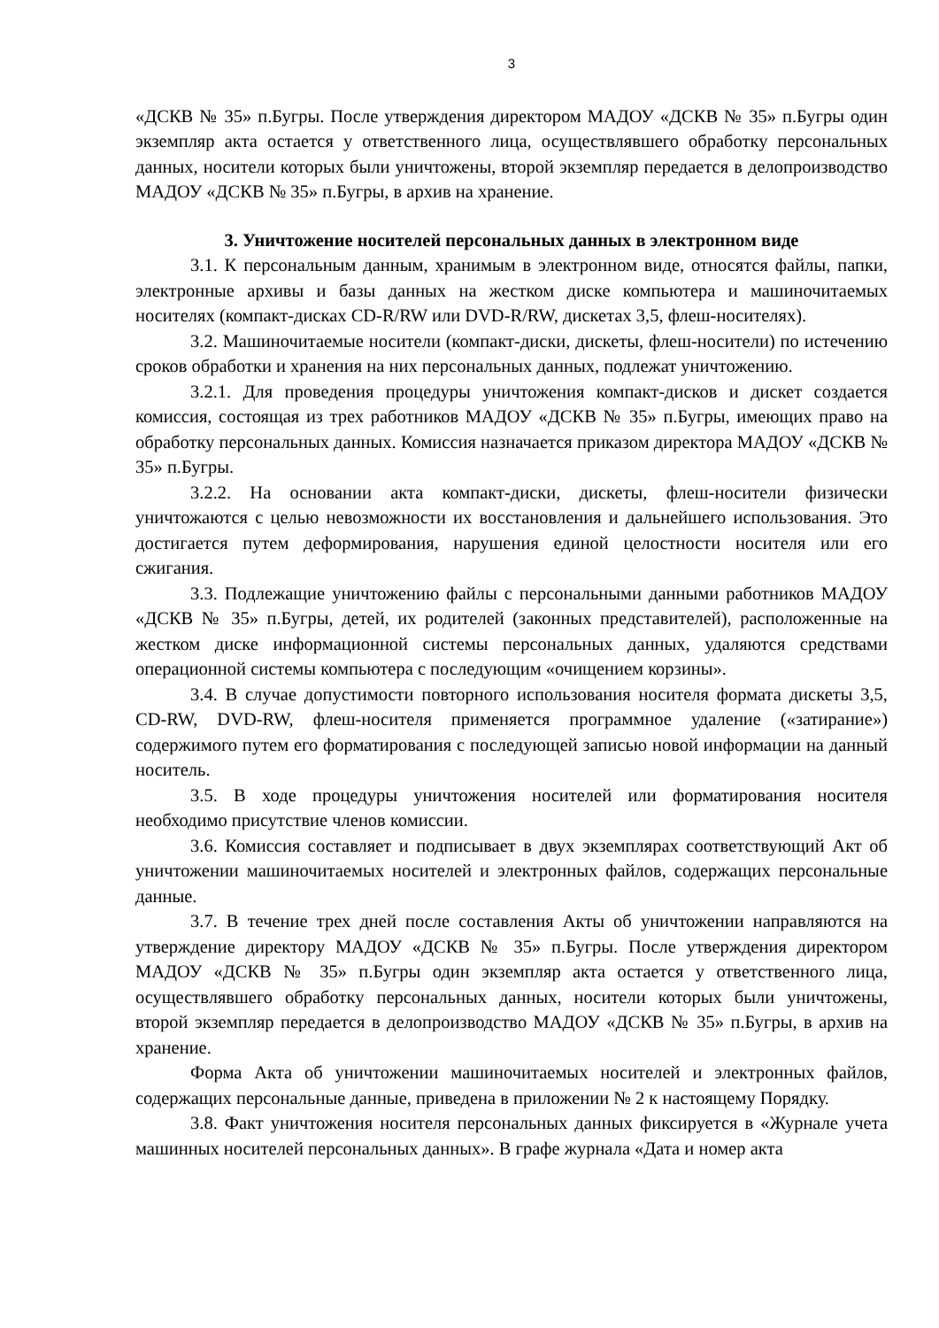3
«ДСКВ № 35» п.Бугры. После утверждения директором МАДОУ «ДСКВ № 35» п.Бугры один экземпляр акта остается у ответственного лица, осуществлявшего обработку персональных данных, носители которых были уничтожены, второй экземпляр передается в делопроизводство МАДОУ «ДСКВ № 35» п.Бугры, в архив на хранение.
3. Уничтожение носителей персональных данных в электронном виде
3.1. К персональным данным, хранимым в электронном виде, относятся файлы, папки, электронные архивы и базы данных на жестком диске компьютера и машиночитаемых носителях (компакт-дисках CD-R/RW или DVD-R/RW, дискетах 3,5, флеш-носителях).
3.2. Машиночитаемые носители (компакт-диски, дискеты, флеш-носители) по истечению сроков обработки и хранения на них персональных данных, подлежат уничтожению.
3.2.1. Для проведения процедуры уничтожения компакт-дисков и дискет создается комиссия, состоящая из трех работников МАДОУ «ДСКВ № 35» п.Бугры, имеющих право на обработку персональных данных. Комиссия назначается приказом директора МАДОУ «ДСКВ № 35» п.Бугры.
3.2.2. На основании акта компакт-диски, дискеты, флеш-носители физически уничтожаются с целью невозможности их восстановления и дальнейшего использования. Это достигается путем деформирования, нарушения единой целостности носителя или его сжигания.
3.3. Подлежащие уничтожению файлы с персональными данными работников МАДОУ «ДСКВ № 35» п.Бугры, детей, их родителей (законных представителей), расположенные на жестком диске информационной системы персональных данных, удаляются средствами операционной системы компьютера с последующим «очищением корзины».
3.4. В случае допустимости повторного использования носителя формата дискеты 3,5, CD-RW, DVD-RW, флеш-носителя применяется программное удаление («затирание») содержимого путем его форматирования с последующей записью новой информации на данный носитель.
3.5. В ходе процедуры уничтожения носителей или форматирования носителя необходимо присутствие членов комиссии.
3.6. Комиссия составляет и подписывает в двух экземплярах соответствующий Акт об уничтожении машиночитаемых носителей и электронных файлов, содержащих персональные данные.
3.7. В течение трех дней после составления Акты об уничтожении направляются на утверждение директору МАДОУ «ДСКВ № 35» п.Бугры. После утверждения директором МАДОУ «ДСКВ № 35» п.Бугры один экземпляр акта остается у ответственного лица, осуществлявшего обработку персональных данных, носители которых были уничтожены, второй экземпляр передается в делопроизводство МАДОУ «ДСКВ № 35» п.Бугры, в архив на хранение.
Форма Акта об уничтожении машиночитаемых носителей и электронных файлов, содержащих персональные данные, приведена в приложении № 2 к настоящему Порядку.
3.8. Факт уничтожения носителя персональных данных фиксируется в «Журнале учета машинных носителей персональных данных». В графе журнала «Дата и номер акта